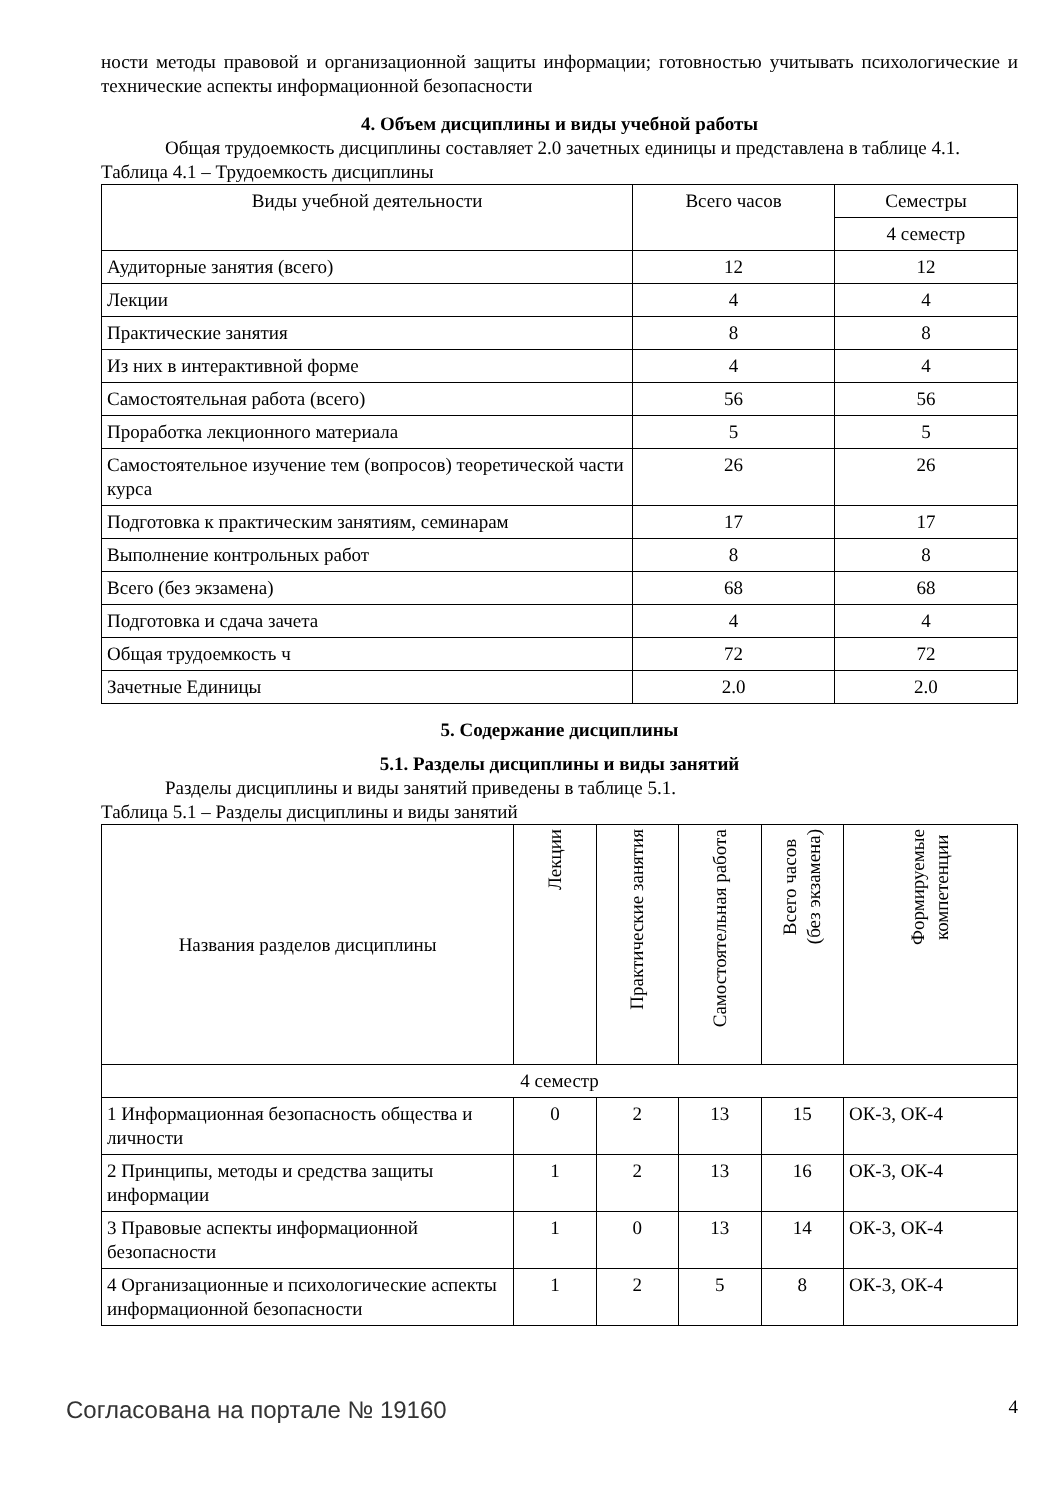ности методы правовой и организационной защиты информации; готовностью учитывать психологические и технические аспекты информационной безопасности
4. Объем дисциплины и виды учебной работы
Общая трудоемкость дисциплины составляет 2.0 зачетных единицы и представлена в таблице 4.1.
Таблица 4.1 – Трудоемкость дисциплины
| Виды учебной деятельности | Всего часов | Семестры |
| --- | --- | --- |
| | | 4 семестр |
| Аудиторные занятия (всего) | 12 | 12 |
| Лекции | 4 | 4 |
| Практические занятия | 8 | 8 |
| Из них в интерактивной форме | 4 | 4 |
| Самостоятельная работа (всего) | 56 | 56 |
| Проработка лекционного материала | 5 | 5 |
| Самостоятельное изучение тем (вопросов) теоретической части курса | 26 | 26 |
| Подготовка к практическим занятиям, семинарам | 17 | 17 |
| Выполнение контрольных работ | 8 | 8 |
| Всего (без экзамена) | 68 | 68 |
| Подготовка и сдача зачета | 4 | 4 |
| Общая трудоемкость ч | 72 | 72 |
| Зачетные Единицы | 2.0 | 2.0 |
5. Содержание дисциплины
5.1. Разделы дисциплины и виды занятий
Разделы дисциплины и виды занятий приведены в таблице 5.1.
Таблица 5.1 – Разделы дисциплины и виды занятий
| Названия разделов дисциплины | Лекции | Практические занятия | Самостоятельная работа | Всего часов (без экзамена) | Формируемые компетенции |
| --- | --- | --- | --- | --- | --- |
| 4 семестр | | | | | |
| 1 Информационная безопасность общества и личности | 0 | 2 | 13 | 15 | ОК-3, ОК-4 |
| 2 Принципы, методы и средства защиты информации | 1 | 2 | 13 | 16 | ОК-3, ОК-4 |
| 3 Правовые аспекты информационной безопасности | 1 | 0 | 13 | 14 | ОК-3, ОК-4 |
| 4 Организационные и психологические аспекты информационной безопасности | 1 | 2 | 5 | 8 | ОК-3, ОК-4 |
Согласована на портале № 19160 4